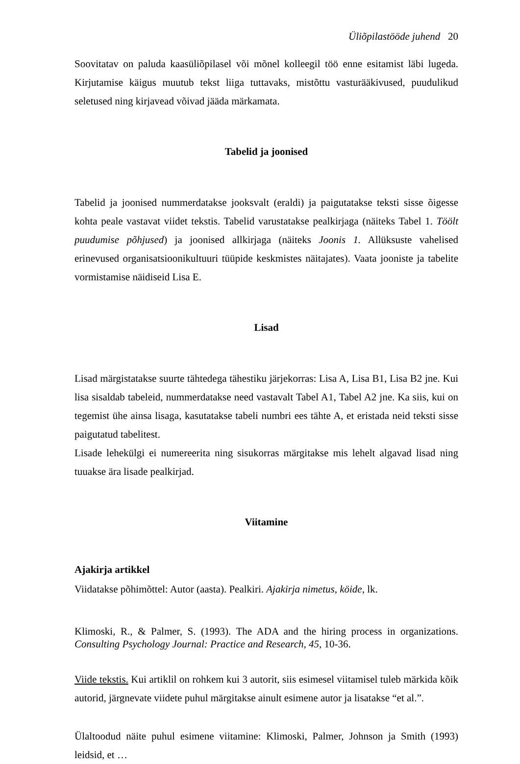Üliõpilastööde juhend 20
Soovitatav on paluda kaasüliõpilasel või mõnel kolleegil töö enne esitamist läbi lugeda. Kirjutamise käigus muutub tekst liiga tuttavaks, mistõttu vasturääkivused, puudulikud seletused ning kirjavead võivad jääda märkamata.
Tabelid ja joonised
Tabelid ja joonised nummerdatakse jooksvalt (eraldi) ja paigutatakse teksti sisse õigesse kohta peale vastavat viidet tekstis. Tabelid varustatakse pealkirjaga (näiteks Tabel 1. Töölt puudumise põhjused) ja joonised allkirjaga (näiteks Joonis 1. Allüksuste vahelised erinevused organisatsioonikultuuri tüüpide keskmistes näitajates). Vaata jooniste ja tabelite vormistamise näidiseid Lisa E.
Lisad
Lisad märgistatakse suurte tähtedega tähestiku järjekorras: Lisa A, Lisa B1, Lisa B2 jne. Kui lisa sisaldab tabeleid, nummerdatakse need vastavalt Tabel A1, Tabel A2 jne. Ka siis, kui on tegemist ühe ainsa lisaga, kasutatakse tabeli numbri ees tähte A, et eristada neid teksti sisse paigutatud tabelitest.
Lisade lehekülgi ei numereerita ning sisukorras märgitakse mis lehelt algavad lisad ning tuuakse ära lisade pealkirjad.
Viitamine
Ajakirja artikkel
Viidatakse põhimõttel: Autor (aasta). Pealkiri. Ajakirja nimetus, köide, lk.
Klimoski, R., & Palmer, S. (1993). The ADA and the hiring process in organizations. Consulting Psychology Journal: Practice and Research, 45, 10-36.
Viide tekstis. Kui artiklil on rohkem kui 3 autorit, siis esimesel viitamisel tuleb märkida kõik autorid, järgnevate viidete puhul märgitakse ainult esimene autor ja lisatakse “et al.”.
Ülaltoodud näite puhul esimene viitamine: Klimoski, Palmer, Johnson ja Smith (1993) leidsid, et …